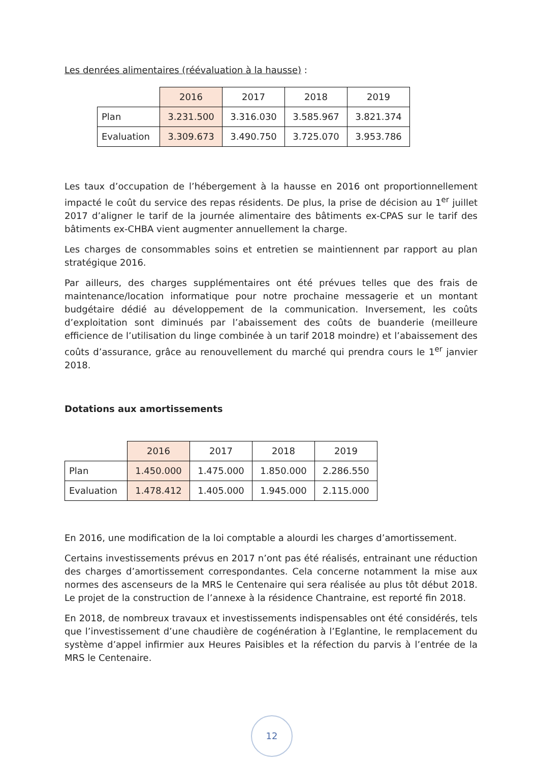Les denrées alimentaires (réévaluation à la hausse) :
| | 2016 | 2017 | 2018 | 2019 |
| Plan | 3.231.500 | 3.316.030 | 3.585.967 | 3.821.374 |
| Evaluation | 3.309.673 | 3.490.750 | 3.725.070 | 3.953.786 |
Les taux d’occupation de l’hébergement à la hausse en 2016 ont proportionnellement impacté le coût du service des repas résidents. De plus, la prise de décision au 1<sup>er</sup> juillet 2017 d’aligner le tarif de la journée alimentaire des bâtiments ex-CPAS sur le tarif des bâtiments ex-CHBA vient augmenter annuellement la charge.
Les charges de consommables soins et entretien se maintiennent par rapport au plan stratégique 2016.
Par ailleurs, des charges supplémentaires ont été prévues telles que des frais de maintenance/location informatique pour notre prochaine messagerie et un montant budgétaire dédié au développement de la communication. Inversement, les coûts d’exploitation sont diminués par l’abaissement des coûts de buanderie (meilleure efficience de l’utilisation du linge combinée à un tarif 2018 moindre) et l’abaissement des coûts d’assurance, grâce au renouvellement du marché qui prendra cours le 1<sup>er</sup> janvier 2018.
Dotations aux amortissements
| | 2016 | 2017 | 2018 | 2019 |
| Plan | 1.450.000 | 1.475.000 | 1.850.000 | 2.286.550 |
| Evaluation | 1.478.412 | 1.405.000 | 1.945.000 | 2.115.000 |
En 2016, une modification de la loi comptable a alourdi les charges d’amortissement.
Certains investissements prévus en 2017 n’ont pas été réalisés, entrainant une réduction des charges d’amortissement correspondantes. Cela concerne notamment la mise aux normes des ascenseurs de la MRS le Centenaire qui sera réalisée au plus tôt début 2018. Le projet de la construction de l’annexe à la résidence Chantraine, est reporté fin 2018.
En 2018, de nombreux travaux et investissements indispensables ont été considérés, tels que l’investissement d’une chaudière de cogénération à l’Eglantine, le remplacement du système d’appel infirmier aux Heures Paisibles et la réfection du parvis à l’entrée de la MRS le Centenaire.
12